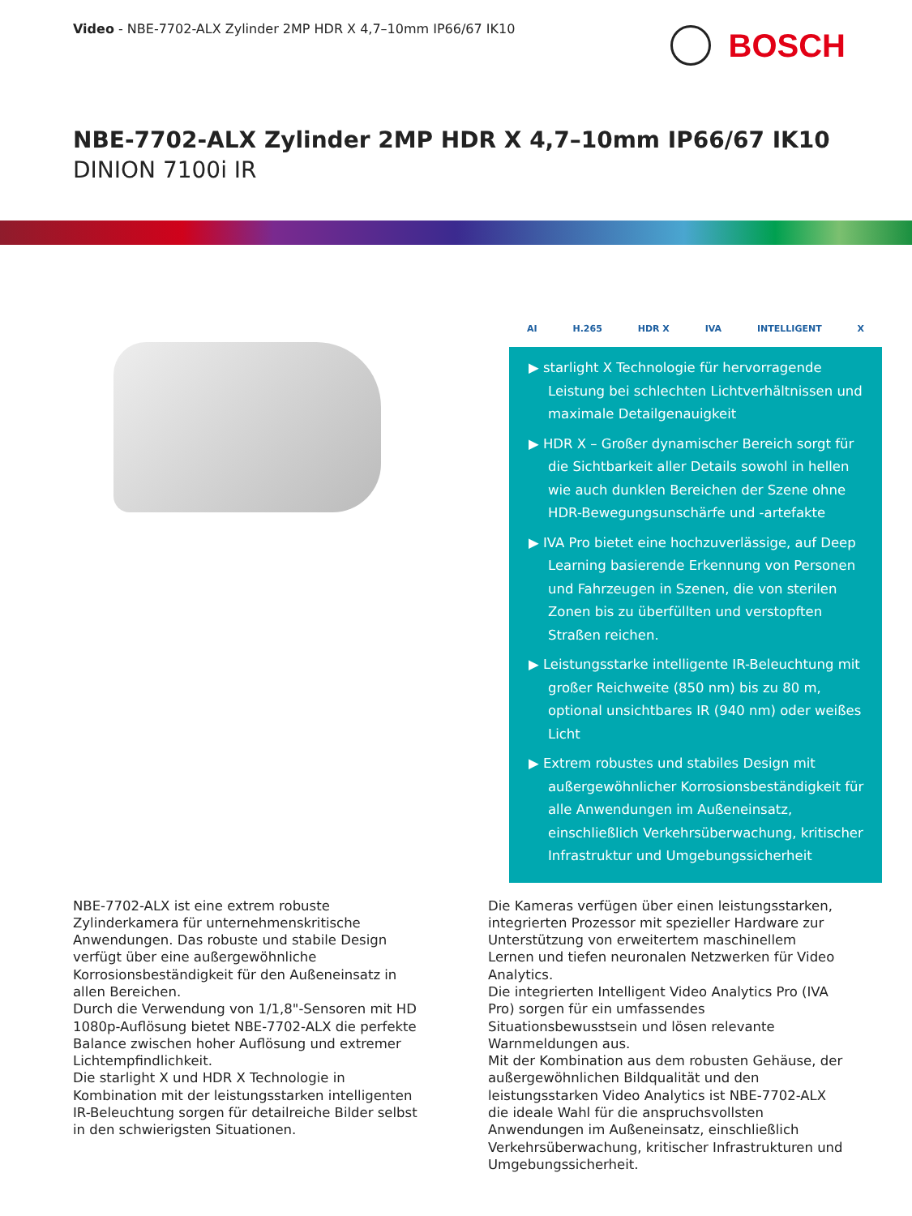Video - NBE-7702-ALX Zylinder 2MP HDR X 4,7–10mm IP66/67 IK10
BOSCH
NBE-7702-ALX Zylinder 2MP HDR X 4,7–10mm IP66/67 IK10
DINION 7100i IR
AI H.265 HDR X IVA INTELLIGENT X
▶ starlight X Technologie für hervorragende Leistung bei schlechten Lichtverhältnissen und maximale Detailgenauigkeit
▶ HDR X – Großer dynamischer Bereich sorgt für die Sichtbarkeit aller Details sowohl in hellen wie auch dunklen Bereichen der Szene ohne HDR-Bewegungsunschärfe und -artefakte
▶ IVA Pro bietet eine hochzuverlässige, auf Deep Learning basierende Erkennung von Personen und Fahrzeugen in Szenen, die von sterilen Zonen bis zu überfüllten und verstopften Straßen reichen.
▶ Leistungsstarke intelligente IR-Beleuchtung mit großer Reichweite (850 nm) bis zu 80 m, optional unsichtbares IR (940 nm) oder weißes Licht
▶ Extrem robustes und stabiles Design mit außergewöhnlicher Korrosionsbeständigkeit für alle Anwendungen im Außeneinsatz, einschließlich Verkehrsüberwachung, kritischer Infrastruktur und Umgebungssicherheit
NBE-7702-ALX ist eine extrem robuste Zylinderkamera für unternehmenskritische Anwendungen. Das robuste und stabile Design verfügt über eine außergewöhnliche Korrosionsbeständigkeit für den Außeneinsatz in allen Bereichen.
Durch die Verwendung von 1/1,8"-Sensoren mit HD 1080p-Auflösung bietet NBE-7702-ALX die perfekte Balance zwischen hoher Auflösung und extremer Lichtempfindlichkeit.
Die starlight X und HDR X Technologie in Kombination mit der leistungsstarken intelligenten IR-Beleuchtung sorgen für detailreiche Bilder selbst in den schwierigsten Situationen.
Die Kameras verfügen über einen leistungsstarken, integrierten Prozessor mit spezieller Hardware zur Unterstützung von erweitertem maschinellem Lernen und tiefen neuronalen Netzwerken für Video Analytics.
Die integrierten Intelligent Video Analytics Pro (IVA Pro) sorgen für ein umfassendes Situationsbewusstsein und lösen relevante Warnmeldungen aus.
Mit der Kombination aus dem robusten Gehäuse, der außergewöhnlichen Bildqualität und den leistungsstarken Video Analytics ist NBE-7702-ALX die ideale Wahl für die anspruchsvollsten Anwendungen im Außeneinsatz, einschließlich Verkehrsüberwachung, kritischer Infrastrukturen und Umgebungssicherheit.